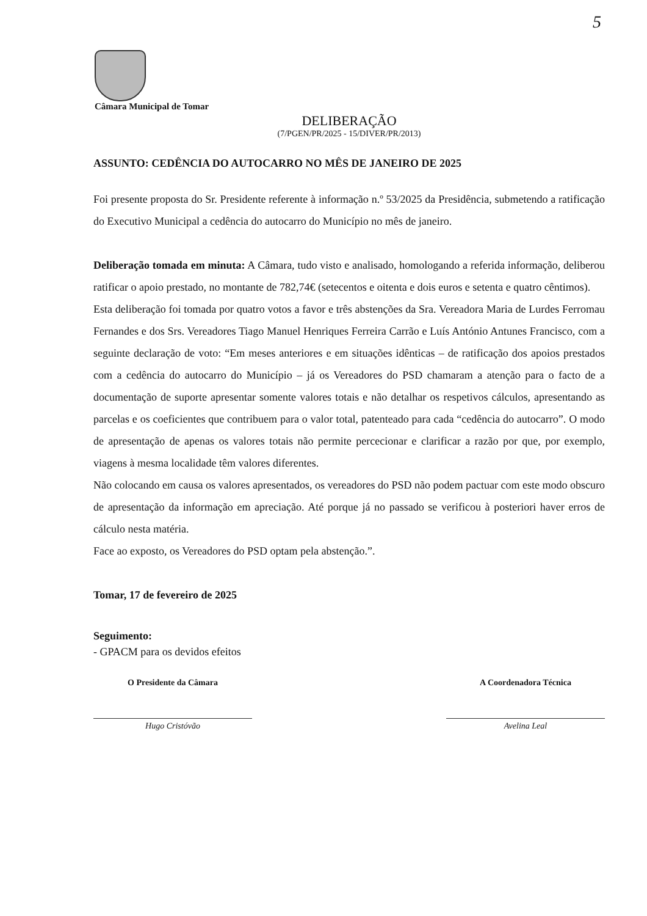5
Câmara Municipal de Tomar
DELIBERAÇÃO
(7/PGEN/PR/2025 - 15/DIVER/PR/2013)
ASSUNTO: CEDÊNCIA DO AUTOCARRO NO MÊS DE JANEIRO DE 2025
Foi presente proposta do Sr. Presidente referente à informação n.º 53/2025 da Presidência, submetendo a ratificação do Executivo Municipal a cedência do autocarro do Município no mês de janeiro.
Deliberação tomada em minuta: A Câmara, tudo visto e analisado, homologando a referida informação, deliberou ratificar o apoio prestado, no montante de 782,74€ (setecentos e oitenta e dois euros e setenta e quatro cêntimos).
Esta deliberação foi tomada por quatro votos a favor e três abstenções da Sra. Vereadora Maria de Lurdes Ferromau Fernandes e dos Srs. Vereadores Tiago Manuel Henriques Ferreira Carrão e Luís António Antunes Francisco, com a seguinte declaração de voto: “Em meses anteriores e em situações idênticas – de ratificação dos apoios prestados com a cedência do autocarro do Município – já os Vereadores do PSD chamaram a atenção para o facto de a documentação de suporte apresentar somente valores totais e não detalhar os respetivos cálculos, apresentando as parcelas e os coeficientes que contribuem para o valor total, patenteado para cada “cedência do autocarro”. O modo de apresentação de apenas os valores totais não permite percecionar e clarificar a razão por que, por exemplo, viagens à mesma localidade têm valores diferentes.
Não colocando em causa os valores apresentados, os vereadores do PSD não podem pactuar com este modo obscuro de apresentação da informação em apreciação. Até porque já no passado se verificou à posteriori haver erros de cálculo nesta matéria.
Face ao exposto, os Vereadores do PSD optam pela abstenção.”.
Tomar, 17 de fevereiro de 2025
Seguimento:
- GPACM para os devidos efeitos
O Presidente da Câmara
Hugo Cristóvão
A Coordenadora Técnica
Avelina Leal